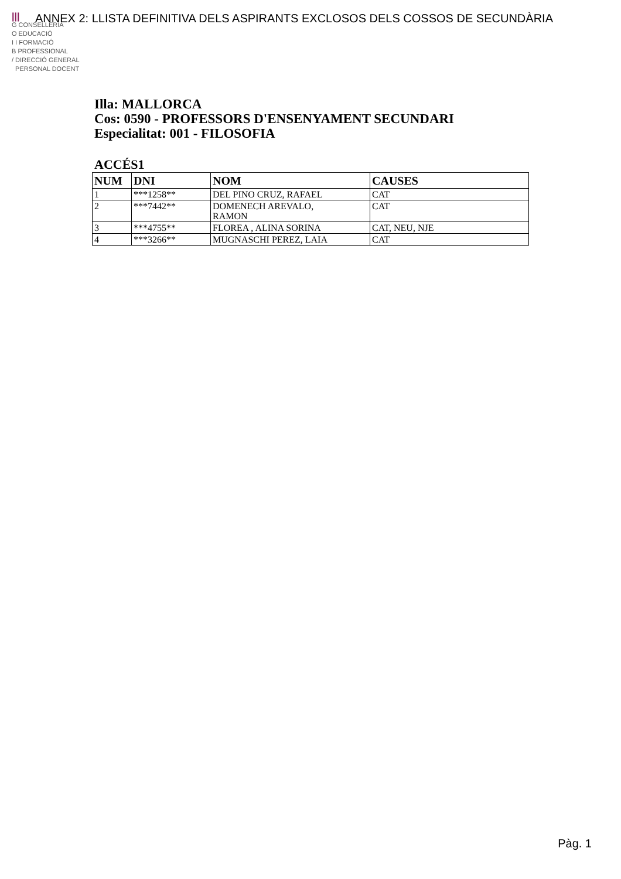|||
G CONSELLERIA
O EDUCACIÓ
I I FORMACIÓ
B PROFESSIONAL
/ DIRECCIÓ GENERAL
PERSONAL DOCENT
ANNEX 2: LLISTA DEFINITIVA DELS ASPIRANTS EXCLOSOS DELS COSSOS DE SECUNDÀRIA
Illa: MALLORCA
Cos: 0590 - PROFESSORS D'ENSENYAMENT SECUNDARI
Especialitat: 001 - FILOSOFIA
ACCÉS1
| NUM | DNI | NOM | CAUSES |
| --- | --- | --- | --- |
| 1 | ***1258** | DEL PINO CRUZ, RAFAEL | CAT |
| 2 | ***7442** | DOMENECH AREVALO, RAMON | CAT |
| 3 | ***4755** | FLOREA , ALINA SORINA | CAT, NEU, NJE |
| 4 | ***3266** | MUGNASCHI PEREZ, LAIA | CAT |
Pàg. 1